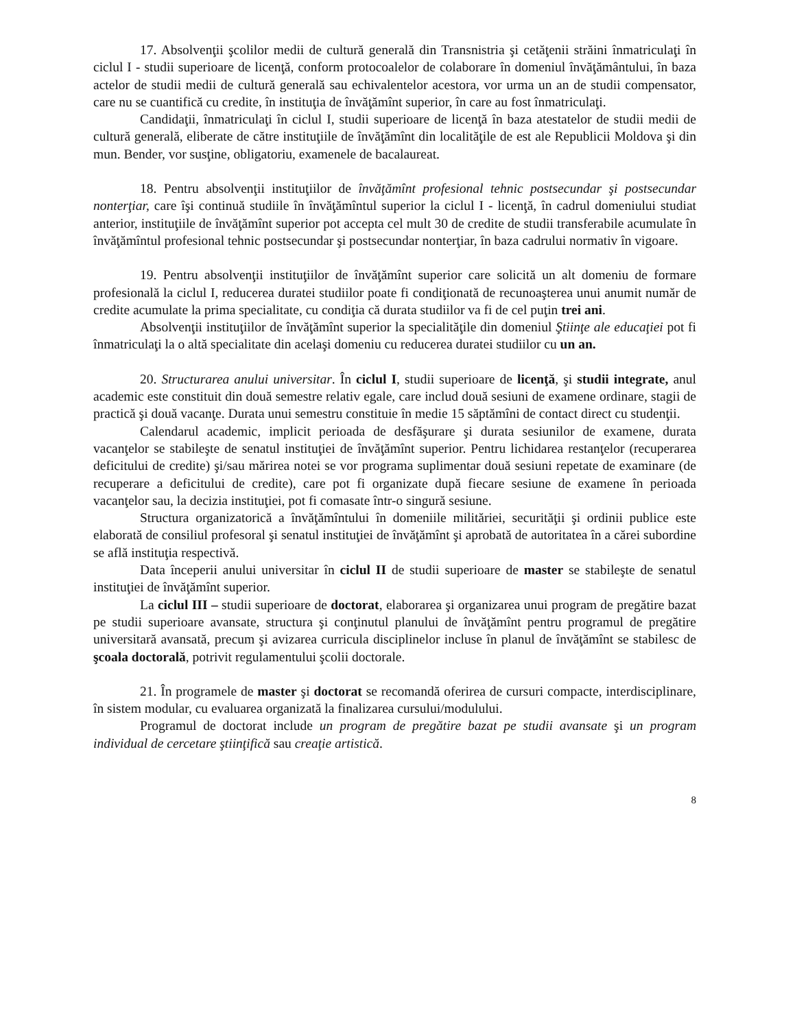17. Absolvenţii şcolilor medii de cultură generală din Transnistria şi cetăţenii străini înmatriculaţi în ciclul I - studii superioare de licenţă, conform protocoalelor de colaborare în domeniul învăţământului, în baza actelor de studii medii de cultură generală sau echivalentelor acestora, vor urma un an de studii compensator, care nu se cuantifică cu credite, în instituţia de învăţămînt superior, în care au fost înmatriculaţi.
Candidaţii, înmatriculaţi în ciclul I, studii superioare de licenţă în baza atestatelor de studii medii de cultură generală, eliberate de către instituţiile de învăţămînt din localităţile de est ale Republicii Moldova şi din mun. Bender, vor susţine, obligatoriu, examenele de bacalaureat.
18. Pentru absolvenţii instituţiilor de învăţămînt profesional tehnic postsecundar şi postsecundar nonterţiar, care îşi continuă studiile în învăţămîntul superior la ciclul I - licenţă, în cadrul domeniului studiat anterior, instituţiile de învăţămînt superior pot accepta cel mult 30 de credite de studii transferabile acumulate în învăţămîntul profesional tehnic postsecundar şi postsecundar nonterţiar, în baza cadrului normativ în vigoare.
19. Pentru absolvenţii instituţiilor de învăţămînt superior care solicită un alt domeniu de formare profesională la ciclul I, reducerea duratei studiilor poate fi condiţionată de recunoaşterea unui anumit număr de credite acumulate la prima specialitate, cu condiţia că durata studiilor va fi de cel puţin trei ani.
Absolvenţii instituţiilor de învăţămînt superior la specialităţile din domeniul Ştiinţe ale educaţiei pot fi înmatriculaţi la o altă specialitate din acelaşi domeniu cu reducerea duratei studiilor cu un an.
20. Structurarea anului universitar. În ciclul I, studii superioare de licenţă, şi studii integrate, anul academic este constituit din două semestre relativ egale, care includ două sesiuni de examene ordinare, stagii de practică şi două vacanţe. Durata unui semestru constituie în medie 15 săptămîni de contact direct cu studenţii.
Calendarul academic, implicit perioada de desfăşurare şi durata sesiunilor de examene, durata vacanţelor se stabileşte de senatul instituţiei de învăţămînt superior. Pentru lichidarea restanţelor (recuperarea deficitului de credite) şi/sau mărirea notei se vor programa suplimentar două sesiuni repetate de examinare (de recuperare a deficitului de credite), care pot fi organizate după fiecare sesiune de examene în perioada vacanţelor sau, la decizia instituţiei, pot fi comasate într-o singură sesiune.
Structura organizatorică a învăţămîntului în domeniile milităriei, securităţii şi ordinii publice este elaborată de consiliul profesoral şi senatul instituţiei de învăţămînt şi aprobată de autoritatea în a cărei subordine se află instituţia respectivă.
Data începerii anului universitar în ciclul II de studii superioare de master se stabileşte de senatul instituţiei de învăţămînt superior.
La ciclul III – studii superioare de doctorat, elaborarea şi organizarea unui program de pregătire bazat pe studii superioare avansate, structura şi conţinutul planului de învăţămînt pentru programul de pregătire universitară avansată, precum şi avizarea curricula disciplinelor incluse în planul de învăţămînt se stabilesc de şcoala doctorală, potrivit regulamentului şcolii doctorale.
21. În programele de master şi doctorat se recomandă oferirea de cursuri compacte, interdisciplinare, în sistem modular, cu evaluarea organizată la finalizarea cursului/modulului.
Programul de doctorat include un program de pregătire bazat pe studii avansate şi un program individual de cercetare ştiinţifică sau creaţie artistică.
8